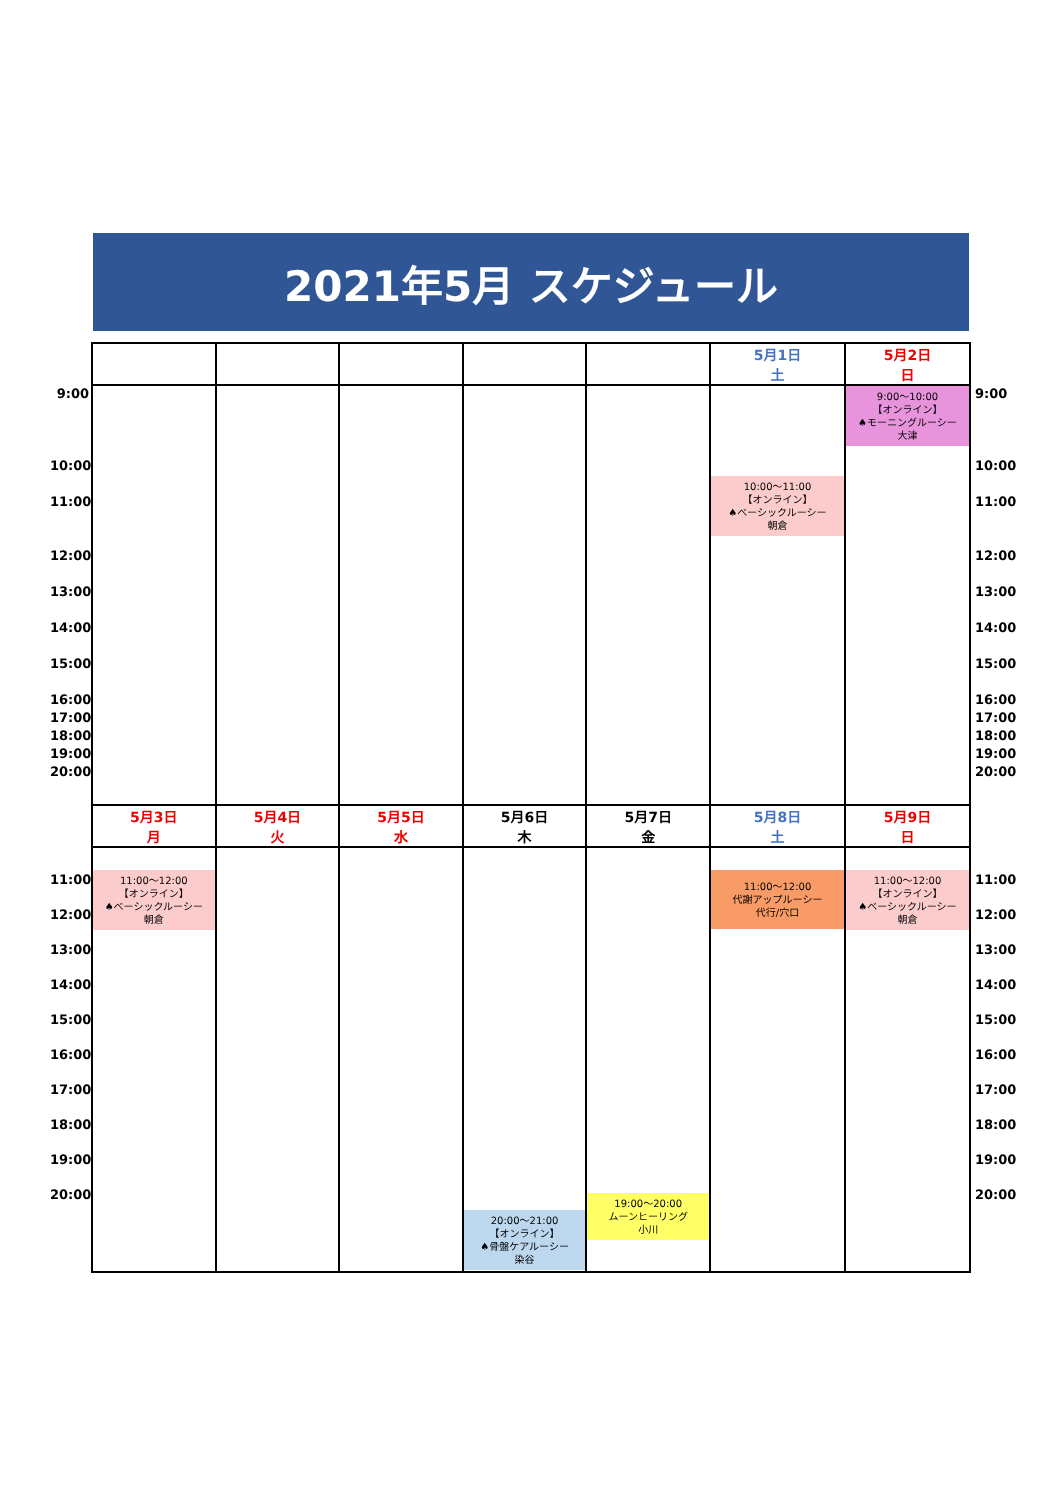2021年5月 スケジュール
| | | | | | | 5月1日 土 | 5月2日 日 | |
| 9:00 10:00 11:00 12:00 13:00 14:00 15:00 16:00 17:00 18:00 19:00 20:00 | | | | | | 10:00～11:00 【オンライン】 ♠ベーシックルーシー 朝倉 | 9:00～10:00 【オンライン】 ♠モーニングルーシー 大津 | 9:00 10:00 11:00 12:00 13:00 14:00 15:00 16:00 17:00 18:00 19:00 20:00 |
| | 5月3日 月 | 5月4日 火 | 5月5日 水 | 5月6日 木 | 5月7日 金 | 5月8日 土 | 5月9日 日 | |
| 11:00 12:00 13:00 14:00 15:00 16:00 17:00 18:00 19:00 20:00 | 11:00～12:00 【オンライン】 ♠ベーシックルーシー 朝倉 | | | 20:00～21:00 【オンライン】 ♠骨盤ケアルーシー 染谷 | 19:00～20:00 ムーンヒーリング 小川 | 11:00～12:00 代謝アップルーシー 代行/穴口 | 11:00～12:00 【オンライン】 ♠ベーシックルーシー 朝倉 | 11:00 12:00 13:00 14:00 15:00 16:00 17:00 18:00 19:00 20:00 |